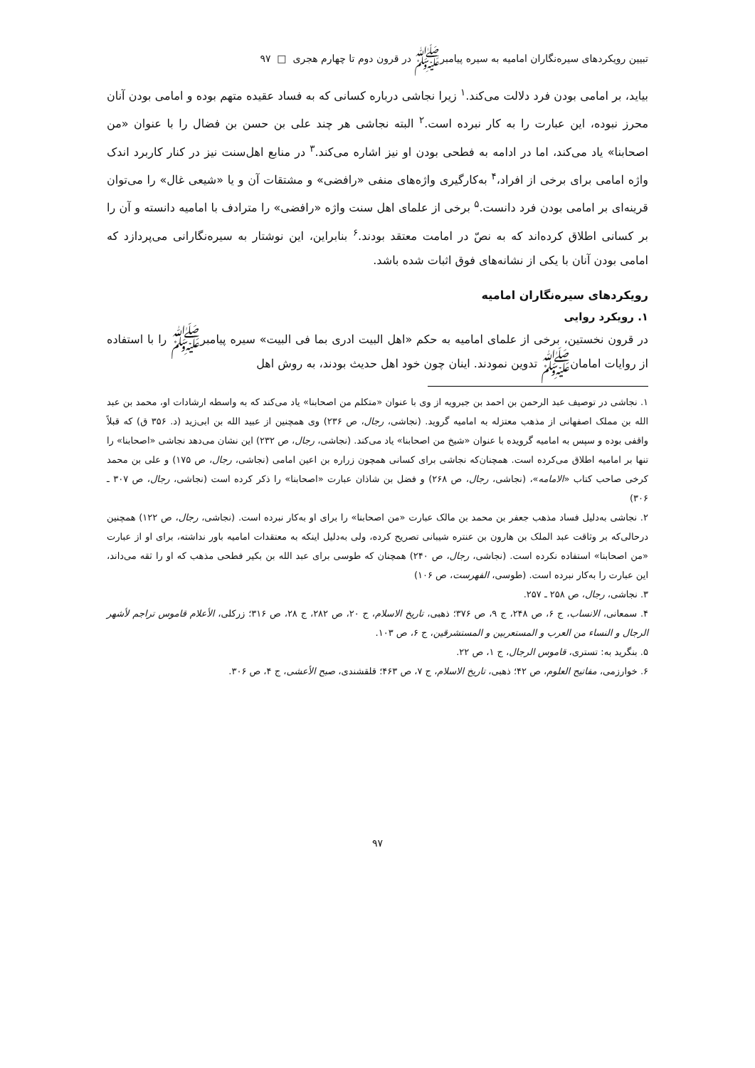تبیین رویکردهای سیره‌نگاران امامیه به سیره پیامبرﷺ در قرون دوم تا چهارم هجری □ ۹۷
بیاید، بر امامی بودن فرد دلالت می‌کند.<sup>۱</sup> زیرا نجاشی درباره کسانی که به فساد عقیده متهم بوده و امامی بودن آنان محرز نبوده، این عبارت را به کار نبرده است.<sup>۲</sup> البته نجاشی هر چند علی بن حسن بن فضال را با عنوان «من اصحابنا» یاد می‌کند، اما در ادامه به فطحی بودن او نیز اشاره می‌کند.<sup>۳</sup> در منابع اهل‌سنت نیز در کنار کاربرد اندک واژه امامی برای برخی از افراد،<sup>۴</sup> به‌کارگیری واژه‌های منفی «رافضی» و مشتقات آن و یا «شیعی غال» را می‌توان قرینه‌ای بر امامی بودن فرد دانست.<sup>۵</sup> برخی از علمای اهل سنت واژه «رافضی» را مترادف با امامیه دانسته و آن را بر کسانی اطلاق کرده‌اند که به نصّ در امامت معتقد بودند.<sup>۶</sup> بنابراین، این نوشتار به سیره‌نگارانی می‌پردازد که امامی بودن آنان با یکی از نشانه‌های فوق اثبات شده باشد.
رویکردهای سیره‌نگاران امامیه
۱. رویکرد روایی
در قرون نخستین، برخی از علمای امامیه به حکم «اهل البیت ادری بما فی البیت» سیره پیامبرﷺ را با استفاده از روایات امامانﷺ تدوین نمودند. اینان چون خود اهل حدیث بودند، به روش اهل
۱. نجاشی در توصیف عبد الرحمن بن احمد بن جبرویه از وی با عنوان «متکلم من اصحابنا» یاد می‌کند که به واسطه ارشادات او، محمد بن عبد الله بن مملک اصفهانی از مذهب معتزله به امامیه گروید. (نجاشی، رجال، ص ۲۳۶) وی همچنین از عبید الله بن ابی‌زید (د. ۳۵۶ ق) که قبلاً واقفی بوده و سپس به امامیه گرویده با عنوان «شیخ من اصحابنا» یاد می‌کند. (نجاشی، رجال، ص ۲۳۲) این نشان می‌دهد نجاشی «اصحابنا» را تنها بر امامیه اطلاق می‌کرده است. همچنان‌که نجاشی برای کسانی همچون زراره بن اعین امامی (نجاشی، رجال، ص ۱۷۵) و علی بن محمد کرخی صاحب کتاب «الامامه»، (نجاشی، رجال، ص ۲۶۸) و فضل بن شاذان عبارت «اصحابنا» را ذکر کرده است (نجاشی، رجال، ص ۳۰۷ ـ ۳۰۶)
۲. نجاشی به‌دلیل فساد مذهب جعفر بن محمد بن مالک عبارت «من اصحابنا» را برای او به‌کار نبرده است. (نجاشی، رجال، ص ۱۲۲) همچنین درحالی‌که بر وثاقت عبد الملک بن هارون بن عنتره شیبانی تصریح کرده، ولی به‌دلیل اینکه به معتقدات امامیه باور نداشته، برای او از عبارت «من اصحابنا» استفاده نکرده است. (نجاشی، رجال، ص ۲۴۰) همچنان که طوسی برای عبد الله بن بکیر فطحی مذهب که او را ثقه می‌داند، این عبارت را به‌کار نبرده است. (طوسی، الفهرست، ص ۱۰۶)
۳. نجاشی، رجال، ص ۲۵۸ ـ ۲۵۷.
۴. سمعانی، الانساب، ج ۶، ص ۲۴۸، ج ۹، ص ۳۷۶؛ ذهبی، تاریخ الاسلام، ج ۲۰، ص ۲۸۲، ج ۲۸، ص ۳۱۶؛ زرکلی، الأعلام قاموس تراجم لأشهر الرجال و النساء من العرب و المستعربین و المستشرقین، ج ۶، ص ۱۰۳.
۵. بنگرید به: تستری، قاموس الرجال، ج ۱، ص ۲۲.
۶. خوارزمی، مفاتیح العلوم، ص ۴۲؛ ذهبی، تاریخ الاسلام، ج ۷، ص ۴۶۳؛ قلقشندی، صبح الأعشی، ج ۴، ص ۳۰۶.
۹۷